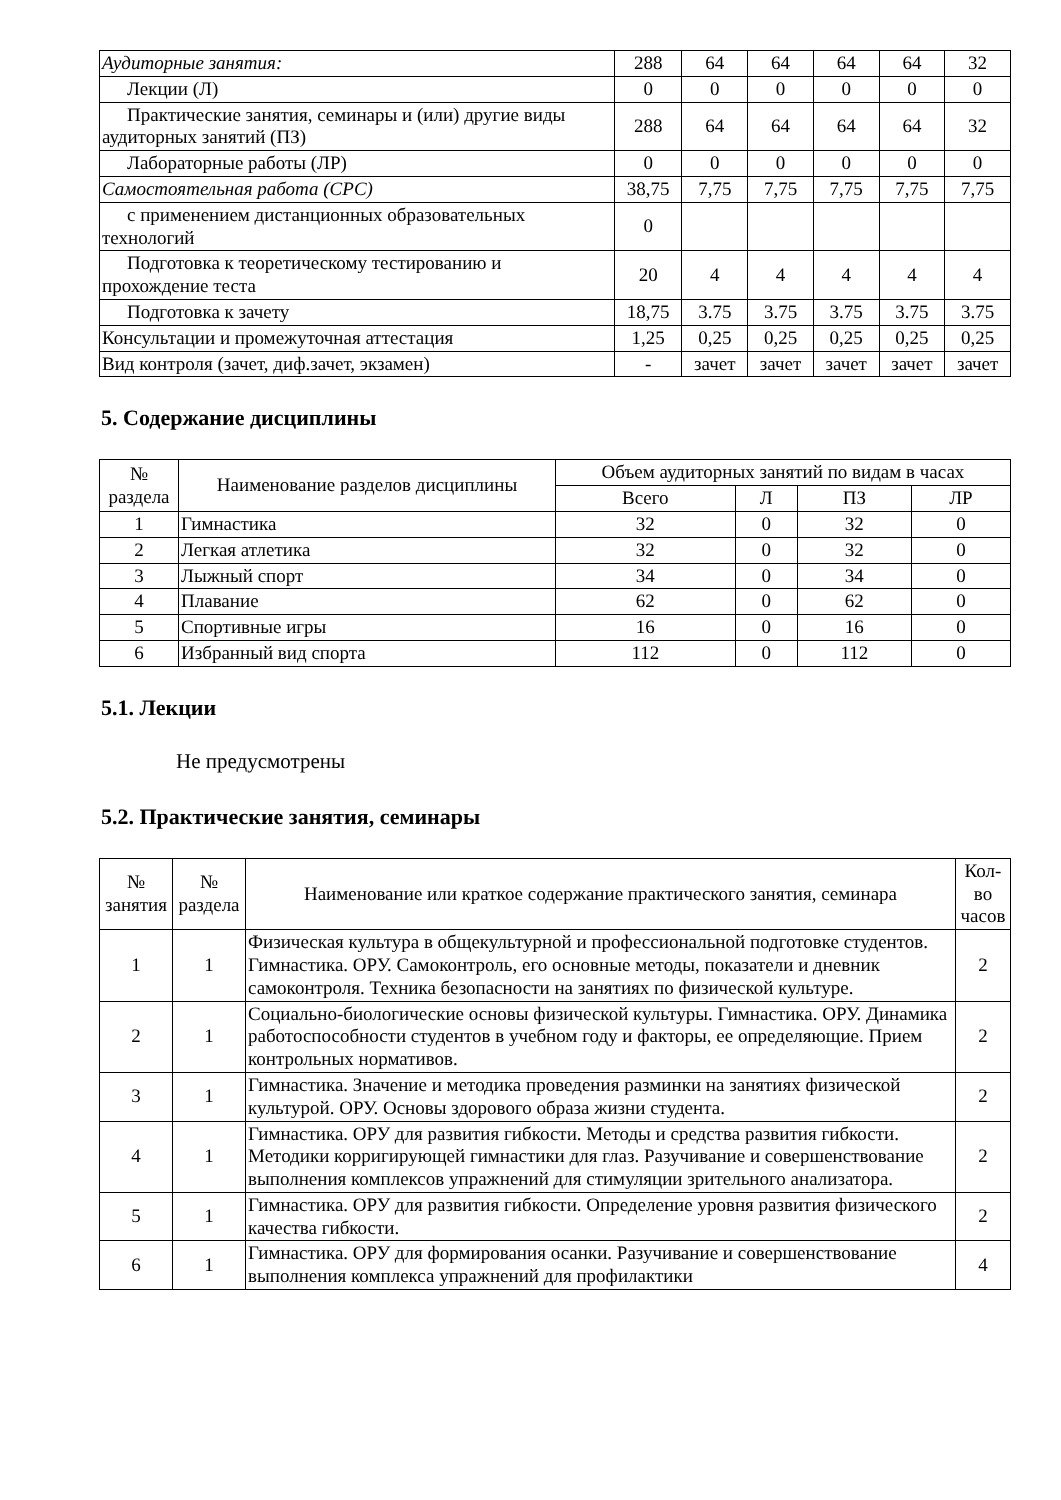| Аудиторные занятия: | 288 | 64 | 64 | 64 | 64 | 32 |
| Лекции (Л) | 0 | 0 | 0 | 0 | 0 | 0 |
| Практические занятия, семинары и (или) другие виды аудиторных занятий (ПЗ) | 288 | 64 | 64 | 64 | 64 | 32 |
| Лабораторные работы (ЛР) | 0 | 0 | 0 | 0 | 0 | 0 |
| Самостоятельная работа (СРС) | 38,75 | 7,75 | 7,75 | 7,75 | 7,75 | 7,75 |
| с применением дистанционных образовательных технологий | 0 | | | | | |
| Подготовка к теоретическому тестированию и прохождение теста | 20 | 4 | 4 | 4 | 4 | 4 |
| Подготовка к зачету | 18,75 | 3.75 | 3.75 | 3.75 | 3.75 | 3.75 |
| Консультации и промежуточная аттестация | 1,25 | 0,25 | 0,25 | 0,25 | 0,25 | 0,25 |
| Вид контроля (зачет, диф.зачет, экзамен) | - | зачет | зачет | зачет | зачет | зачет |
5. Содержание дисциплины
| № раздела | Наименование разделов дисциплины | Объем аудиторных занятий по видам в часах | | | |
| --- | --- | --- | --- | --- | --- |
| | | Всего | Л | ПЗ | ЛР |
| 1 | Гимнастика | 32 | 0 | 32 | 0 |
| 2 | Легкая атлетика | 32 | 0 | 32 | 0 |
| 3 | Лыжный спорт | 34 | 0 | 34 | 0 |
| 4 | Плавание | 62 | 0 | 62 | 0 |
| 5 | Спортивные игры | 16 | 0 | 16 | 0 |
| 6 | Избранный вид спорта | 112 | 0 | 112 | 0 |
5.1. Лекции
Не предусмотрены
5.2. Практические занятия, семинары
| № занятия | № раздела | Наименование или краткое содержание практического занятия, семинара | Кол-во часов |
| --- | --- | --- | --- |
| 1 | 1 | Физическая культура в общекультурной и профессиональной подготовке студентов. Гимнастика. ОРУ. Самоконтроль, его основные методы, показатели и дневник самоконтроля. Техника безопасности на занятиях по физической культуре. | 2 |
| 2 | 1 | Социально-биологические основы физической культуры. Гимнастика. ОРУ. Динамика работоспособности студентов в учебном году и факторы, ее определяющие. Прием контрольных нормативов. | 2 |
| 3 | 1 | Гимнастика. Значение и методика проведения разминки на занятиях физической культурой. ОРУ. Основы здорового образа жизни студента. | 2 |
| 4 | 1 | Гимнастика. ОРУ для развития гибкости. Методы и средства развития гибкости. Методики корригирующей гимнастики для глаз. Разучивание и совершенствование выполнения комплексов упражнений для стимуляции зрительного анализатора. | 2 |
| 5 | 1 | Гимнастика. ОРУ для развития гибкости. Определение уровня развития физического качества гибкости. | 2 |
| 6 | 1 | Гимнастика. ОРУ для формирования осанки. Разучивание и совершенствование выполнения комплекса упражнений для профилактики | 4 |